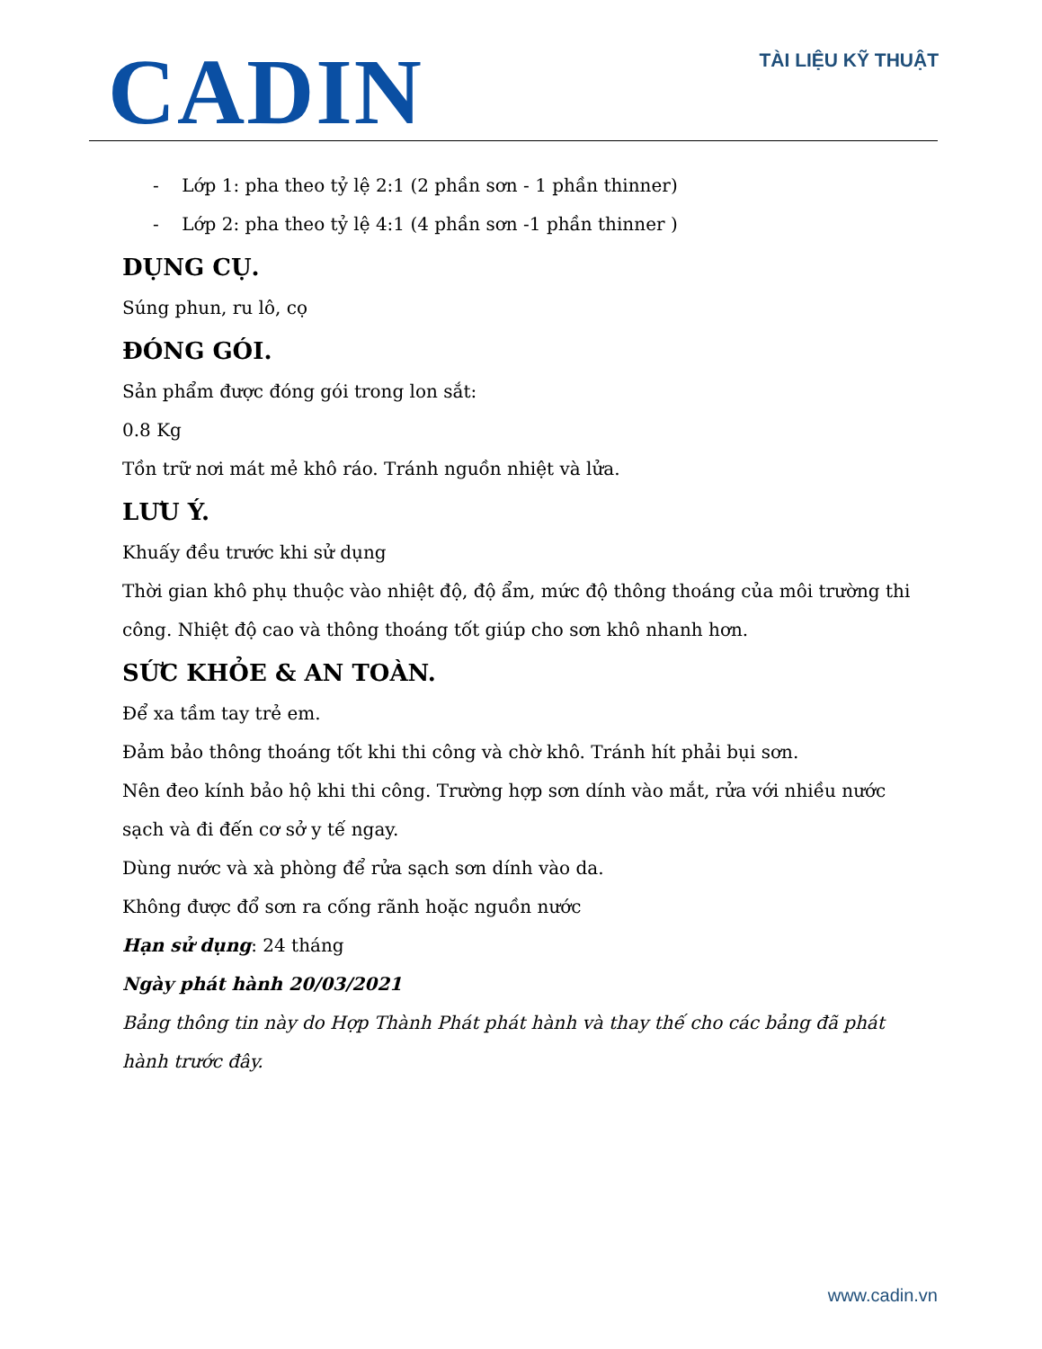CADIN
TÀI LIỆU KỸ THUẬT
- Lớp 1: pha theo tỷ lệ 2:1 (2 phần sơn - 1 phần thinner)
- Lớp 2: pha theo tỷ lệ 4:1 (4 phần sơn -1 phần thinner )
DỤNG CỤ.
Súng phun, ru lô, cọ
ĐÓNG GÓI.
Sản phẩm được đóng gói trong lon sắt:
0.8 Kg
Tồn trữ nơi mát mẻ khô ráo. Tránh nguồn nhiệt và lửa.
LƯU Ý.
Khuấy đều trước khi sử dụng
Thời gian khô phụ thuộc vào nhiệt độ, độ ẩm, mức độ thông thoáng của môi trường thi công. Nhiệt độ cao và thông thoáng tốt giúp cho sơn khô nhanh hơn.
SỨC KHỎE & AN TOÀN.
Để xa tầm tay trẻ em.
Đảm bảo thông thoáng tốt khi thi công và chờ khô. Tránh hít phải bụi sơn.
Nên đeo kính bảo hộ khi thi công. Trường hợp sơn dính vào mắt, rửa với nhiều nước sạch và đi đến cơ sở y tế ngay.
Dùng nước và xà phòng để rửa sạch sơn dính vào da.
Không được đổ sơn ra cống rãnh hoặc nguồn nước
Hạn sử dụng: 24 tháng
Ngày phát hành 20/03/2021
Bảng thông tin này do Hợp Thành Phát phát hành và thay thế cho các bảng đã phát hành trước đây.
www.cadin.vn